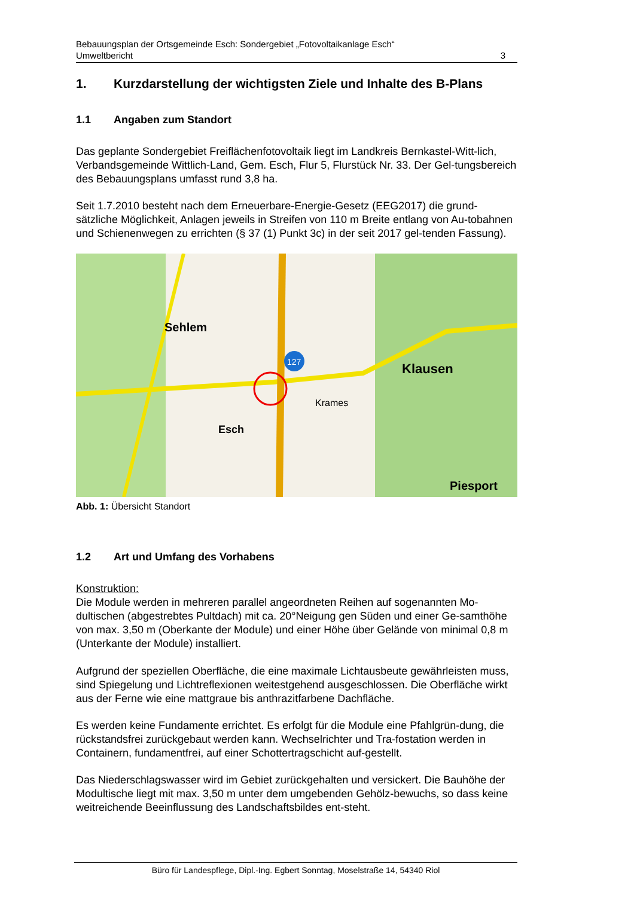Bebauungsplan der Ortsgemeinde Esch: Sondergebiet „Fotovoltaikanlage Esch“
Umweltbericht 3
1. Kurzdarstellung der wichtigsten Ziele und Inhalte des B-Plans
1.1 Angaben zum Standort
Das geplante Sondergebiet Freiflächenfotovoltaik liegt im Landkreis Bernkastel-Witt-lich, Verbandsgemeinde Wittlich-Land, Gem. Esch, Flur 5, Flurstück Nr. 33. Der Gel-tungsbereich des Bebauungsplans umfasst rund 3,8 ha.
Seit 1.7.2010 besteht nach dem Erneuerbare-Energie-Gesetz (EEG2017) die grund-sätzliche Möglichkeit, Anlagen jeweils in Streifen von 110 m Breite entlang von Au-tobahnen und Schienenwegen zu errichten (§ 37 (1) Punkt 3c) in der seit 2017 gel-tenden Fassung).
127
Sehlem
Klausen
Esch
Piesport
Krames
Abb. 1: Übersicht Standort
1.2 Art und Umfang des Vorhabens
Konstruktion:
Die Module werden in mehreren parallel angeordneten Reihen auf sogenannten Mo-dultischen (abgestrebtes Pultdach) mit ca. 20°Neigung gen Süden und einer Ge-samthöhe von max. 3,50 m (Oberkante der Module) und einer Höhe über Gelände von minimal 0,8 m (Unterkante der Module) installiert.
Aufgrund der speziellen Oberfläche, die eine maximale Lichtausbeute gewährleisten muss, sind Spiegelung und Lichtreflexionen weitestgehend ausgeschlossen. Die Oberfläche wirkt aus der Ferne wie eine mattgraue bis anthrazitfarbene Dachfläche.
Es werden keine Fundamente errichtet. Es erfolgt für die Module eine Pfahlgrün-dung, die rückstandsfrei zurückgebaut werden kann. Wechselrichter und Tra-fostation werden in Containern, fundamentfrei, auf einer Schottertragschicht auf-gestellt.
Das Niederschlagswasser wird im Gebiet zurückgehalten und versickert. Die Bauhöhe der Modultische liegt mit max. 3,50 m unter dem umgebenden Gehölz-bewuchs, so dass keine weitreichende Beeinflussung des Landschaftsbildes ent-steht.
Büro für Landespflege, Dipl.-Ing. Egbert Sonntag, Moselstraße 14, 54340 Riol